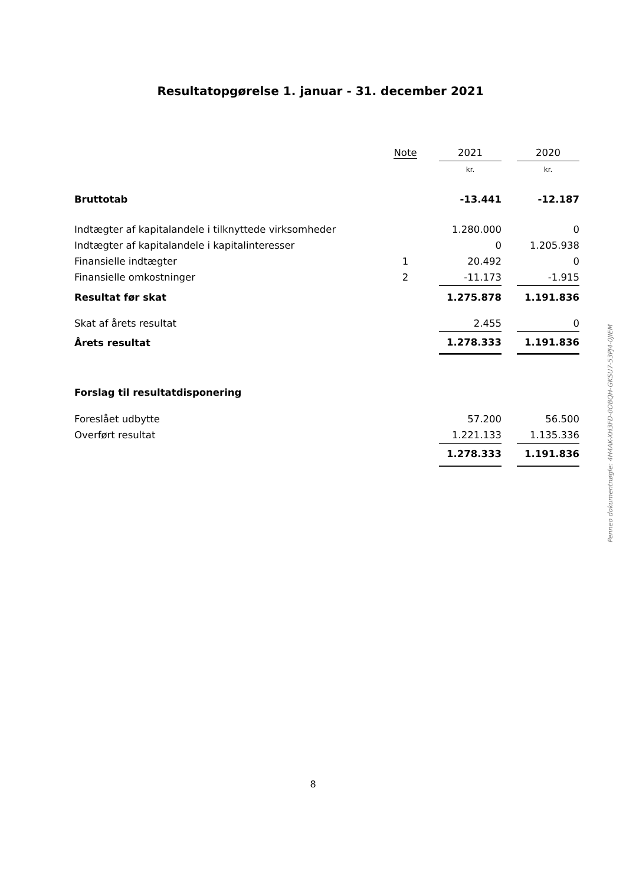Resultatopgørelse 1. januar - 31. december 2021
| | Note | | 2021 | | 2020 |
| --- | --- | --- | --- | --- | --- |
| | | | kr. | | kr. |
| Bruttotab | | | -13.441 | | -12.187 |
| Indtægter af kapitalandele i tilknyttede virksomheder | | | 1.280.000 | | 0 |
| Indtægter af kapitalandele i kapitalinteresser | | | 0 | | 1.205.938 |
| Finansielle indtægter | 1 | | 20.492 | | 0 |
| Finansielle omkostninger | 2 | | -11.173 | | -1.915 |
| Resultat før skat | | | 1.275.878 | | 1.191.836 |
| Skat af årets resultat | | | 2.455 | | 0 |
| Årets resultat | | | 1.278.333 | | 1.191.836 |
| Forslag til resultatdisponering | | | | | |
| Foreslået udbytte | | | 57.200 | | 56.500 |
| Overført resultat | | | 1.221.133 | | 1.135.336 |
| | | | 1.278.333 | | 1.191.836 |
Penneo dokumentnøgle: 4H4AK-XH3FD-0OBQH-GKSU7-53PJ4-0JIEM
8